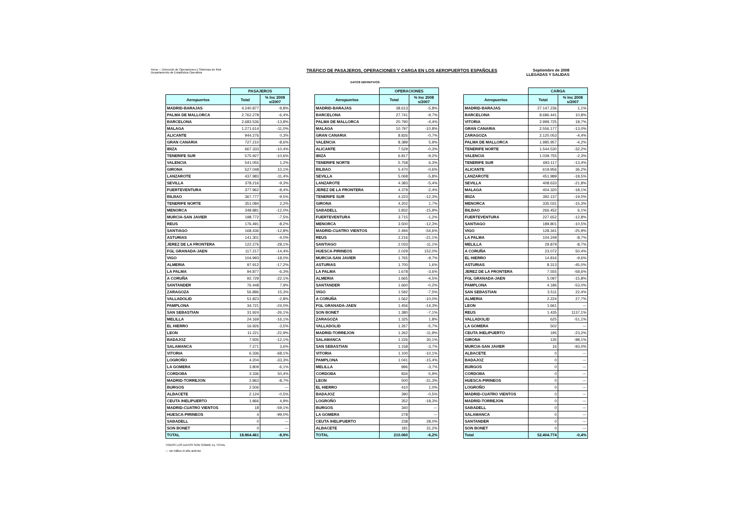Aena — Dirección de Operaciones y Sistemas de Red
Departamento de Estadística Operativa
TRÁFICO DE PASAJEROS, OPERACIONES Y CARGA EN LOS AEROPUERTOS ESPAÑOLES
Septiembre de 2008
LLEGADAS Y SALIDAS
DATOS DEFINITIVOS
| | PASAJEROS | |
| --- | --- | --- |
| Aeropuertos | Total | % Inc 2008 s/2007 |
| MADRID-BARAJAS | 4.240.877 | -9,8% |
| PALMA DE MALLORCA | 2.762.278 | -6,4% |
| BARCELONA | 2.683.536 | -13,8% |
| MALAGA | 1.271.614 | -11,0% |
| ALICANTE | 944.276 | 0,3% |
| GRAN CANARIA | 727.210 | -8,6% |
| IBIZA | 667.333 | -10,4% |
| TENERIFE SUR | 575.927 | -10,6% |
| VALENCIA | 541.055 | 1,2% |
| GIRONA | 527.048 | 10,1% |
| LANZAROTE | 437.983 | -11,4% |
| SEVILLA | 378.216 | -9,3% |
| FUERTEVENTURA | 377.962 | -8,4% |
| BILBAO | 367.777 | -9,5% |
| TENERIFE NORTE | 351.084 | 2,2% |
| MENORCA | 348.881 | -12,0% |
| MURCIA-SAN JAVIER | 198.772 | -7,5% |
| REUS | 176.491 | -8,2% |
| SANTIAGO | 168.436 | -12,8% |
| ASTURIAS | 141.301 | -4,0% |
| JEREZ DE LA FRONTERA | 122.276 | -28,1% |
| FGL GRANADA-JAEN | 117.217 | -14,4% |
| VIGO | 104.993 | -18,0% |
| ALMERIA | 97.912 | -17,2% |
| LA PALMA | 94.877 | -6,3% |
| A CORUÑA | 92.729 | -22,1% |
| SANTANDER | 76.448 | 7,9% |
| ZARAGOZA | 56.896 | 15,3% |
| VALLADOLID | 51.823 | -2,8% |
| PAMPLONA | 34.721 | -24,0% |
| SAN SEBASTIAN | 31.924 | -26,1% |
| MELILLA | 24.169 | -16,1% |
| EL HIERRO | 16.926 | -3,5% |
| LEON | 11.221 | -22,9% |
| BADAJOZ | 7.935 | -12,1% |
| SALAMANCA | 7.271 | 3,6% |
| VITORIA | 6.336 | -68,1% |
| LOGROÑO | 4.204 | -33,3% |
| LA GOMERA | 3.809 | -6,1% |
| CORDOBA | 3.336 | 50,4% |
| MADRID-TORREJON | 2.863 | -8,7% |
| BURGOS | 2.506 | --- |
| ALBACETE | 2.124 | -0,5% |
| CEUTA /HELIPUERTO | 1.866 | 4,9% |
| MADRID-CUATRO VIENTOS | 18 | -59,1% |
| HUESCA-PIRINEOS | 4 | -99,0% |
| SABADELL | 0 | --- |
| SON BONET | 0 | --- |
| TOTAL | 18.864.461 | -8,9% |
| | OPERACIONES | |
| --- | --- | --- |
| Aeropuertos | Total | % Inc 2008 s/2007 |
| MADRID-BARAJAS | 38.613 | -5,8% |
| BARCELONA | 27.741 | -9,7% |
| PALMA DE MALLORCA | 20.790 | -4,4% |
| MALAGA | 10.797 | -10,8% |
| GRAN CANARIA | 8.826 | -0,7% |
| VALENCIA | 8.389 | 5,9% |
| ALICANTE | 7.529 | -0,3% |
| IBIZA | 6.817 | -9,2% |
| TENERIFE NORTE | 5.758 | 6,3% |
| BILBAO | 5.470 | -0,6% |
| SEVILLA | 5.068 | -5,8% |
| LANZAROTE | 4.383 | -5,4% |
| JEREZ DE LA FRONTERA | 4.379 | -2,4% |
| TENERIFE SUR | 4.223 | -12,3% |
| GIRONA | 4.202 | 1,7% |
| SABADELL | 3.832 | -15,9% |
| FUERTEVENTURA | 3.715 | -1,2% |
| MENORCA | 3.500 | -12,3% |
| MADRID-CUATRO VIENTOS | 2.494 | -54,6% |
| REUS | 2.216 | -21,1% |
| SANTIAGO | 2.033 | -11,1% |
| HUESCA-PIRINEOS | 2.029 | 152,0% |
| MURCIA-SAN JAVIER | 1.765 | -9,7% |
| ASTURIAS | 1.700 | 1,6% |
| LA PALMA | 1.678 | -3,6% |
| ALMERIA | 1.665 | -4,5% |
| SANTANDER | 1.660 | -0,2% |
| VIGO | 1.592 | -7,5% |
| A CORUÑA | 1.562 | -10,0% |
| FGL GRANADA-JAEN | 1.456 | -14,3% |
| SON BONET | 1.380 | -7,1% |
| ZARAGOZA | 1.325 | 1,8% |
| VALLADOLID | 1.267 | -5,7% |
| MADRID-TORREJON | 1.262 | -11,9% |
| SALAMANCA | 1.226 | 30,1% |
| SAN SEBASTIAN | 1.158 | -3,7% |
| VITORIA | 1.100 | -10,1% |
| PAMPLONA | 1.041 | -15,4% |
| MELILLA | 896 | -3,7% |
| CORDOBA | 834 | -5,9% |
| LEON | 500 | -31,3% |
| EL HIERRO | 410 | 1,0% |
| BADAJOZ | 390 | -0,5% |
| LOGROÑO | 352 | -18,3% |
| BURGOS | 340 | --- |
| LA GOMERA | 278 | --- |
| CEUTA /HELIPUERTO | 238 | 28,0% |
| ALBACETE | 181 | 31,2% |
| TOTAL | 210.060 | -6,2% |
| | CARGA | |
| --- | --- | --- |
| Aeropuertos | Total | % Inc 2008 s/2007 |
| MADRID-BARAJAS | 27.147.236 | 1,1% |
| BARCELONA | 8.686.441 | 10,8% |
| VITORIA | 2.999.725 | 18,7% |
| GRAN CANARIA | 2.556.177 | -13,0% |
| ZARAGOZA | 2.120.053 | -4,4% |
| PALMA DE MALLORCA | 1.985.957 | -4,2% |
| TENERIFE NORTE | 1.544.530 | -32,2% |
| VALENCIA | 1.039.755 | -2,3% |
| TENERIFE SUR | 693.117 | -13,4% |
| ALICANTE | 619.956 | 36,2% |
| LANZAROTE | 451.989 | -18,5% |
| SEVILLA | 408.633 | -21,8% |
| MALAGA | 404.320 | -18,1% |
| IBIZA | 392.137 | -19,0% |
| MENORCA | 335.031 | -15,3% |
| BILBAO | 266.452 | 6,1% |
| FUERTEVENTURA | 227.652 | -12,8% |
| SANTIAGO | 189.801 | -10,5% |
| VIGO | 128.341 | -25,9% |
| LA PALMA | 104.249 | -8,7% |
| MELILLA | 29.879 | -8,7% |
| A CORUÑA | 23.072 | 50,4% |
| EL HIERRO | 14.816 | -9,6% |
| ASTURIAS | 8.313 | -45,0% |
| JEREZ DE LA FRONTERA | 7.555 | -58,6% |
| FGL GRANADA-JAEN | 5.097 | -15,8% |
| PAMPLONA | 4.186 | -53,0% |
| SAN SEBASTIAN | 3.511 | 22,4% |
| ALMERIA | 2.224 | 27,7% |
| LEON | 1.661 | --- |
| REUS | 1.435 | 1137,1% |
| VALLADOLID | 625 | -51,1% |
| LA GOMERA | 502 | --- |
| CEUTA /HELIPUERTO | 195 | -23,2% |
| GIRONA | 135 | -98,1% |
| MURCIA-SAN JAVIER | 16 | -93,0% |
| ALBACETE | 0 | --- |
| BADAJOZ | 0 | --- |
| BURGOS | 0 | --- |
| CORDOBA | 0 | --- |
| HUESCA-PIRINEOS | 0 | --- |
| LOGROÑO | 0 | --- |
| MADRID-CUATRO VIENTOS | 0 | --- |
| MADRID-TORREJON | 0 | --- |
| SABADELL | 0 | --- |
| SALAMANCA | 0 | --- |
| SANTANDER | 0 | --- |
| SON BONET | 0 | --- |
| Total | 52.404.774 | -0,4% |
TODOS LOS DATOS SON SOBRE EL TOTAL
--- sin tráfico el año anterior